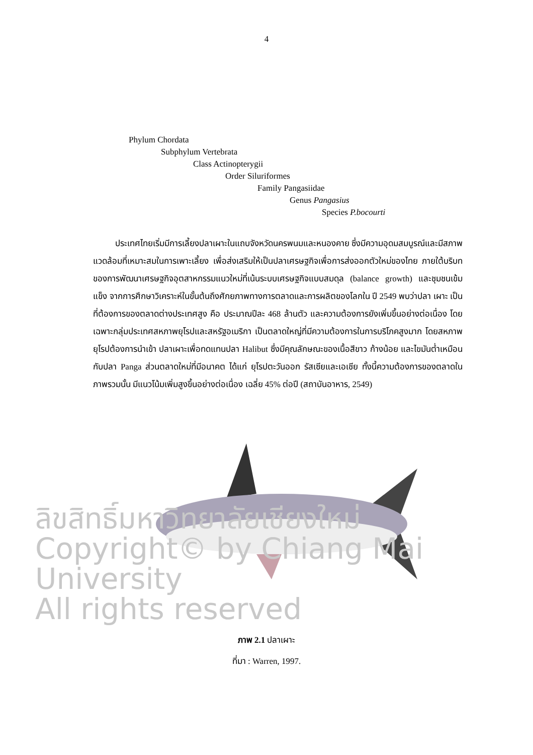4
Phylum Chordata
Subphylum Vertebrata
Class Actinopterygii
Order Siluriformes
Family Pangasiidae
Genus Pangasius
Species P.bocourti
ประเทศไทยเริ่มมีการเลี้ยงปลาเผาะในแถบจังหวัดนครพนมและหนองคาย ซึ่งมีความอุดมสมบูรณ์และมีสภาพแวดล้อมที่เหมาะสมในการเพาะเลี้ยง เพื่อส่งเสริมให้เป็นปลาเศรษฐกิจเพื่อการส่งออกตัวใหม่ของไทย ภายใต้บริบทของการพัฒนาเศรษฐกิจอุตสาหกรรมแนวใหม่ที่เน้นระบบเศรษฐกิจแบบสมดุล (balance growth) และชุมชนเข้มแข็ง จากการศึกษาวิเคราะห์ในขั้นต้นถึงศักยภาพทางการตลาดและการผลิตของโลกใน ปี 2549 พบว่าปลา เผาะ เป็นที่ต้องการของตลาดต่างประเทศสูง คือ ประมาณปีละ 468 ล้านตัว และความต้องการยังเพิ่มขึ้นอย่างต่อเนื่อง โดยเฉพาะกลุ่มประเทศสหภาพยุโรปและสหรัฐอเมริกา เป็นตลาดใหญ่ที่มีความต้องการในการบริโภคสูงมาก โดยสหภาพยุโรปต้องการนำเข้า ปลาเผาะเพื่อทดแทนปลา Halibut ซึ่งมีคุณลักษณะของเนื้อสีขาว ก้างน้อย และไขมันต่ำเหมือนกับปลา Panga ส่วนตลาดใหม่ที่มีอนาคต ได้แก่ ยุโรปตะวันออก รัสเซียและเอเชีย ทั้งนี้ความต้องการของตลาดในภาพรวมนั้น มีแนวโน้มเพิ่มสูงขึ้นอย่างต่อเนื่อง เฉลี่ย 45% ต่อปี (สถาบันอาหาร, 2549)
ลิขสิทธิ์มหาวิทยาลัยเชียงใหม่
Copyright© by Chiang Mai University
All rights reserved
ภาพ 2.1 ปลาเผาะ
ที่มา : Warren, 1997.